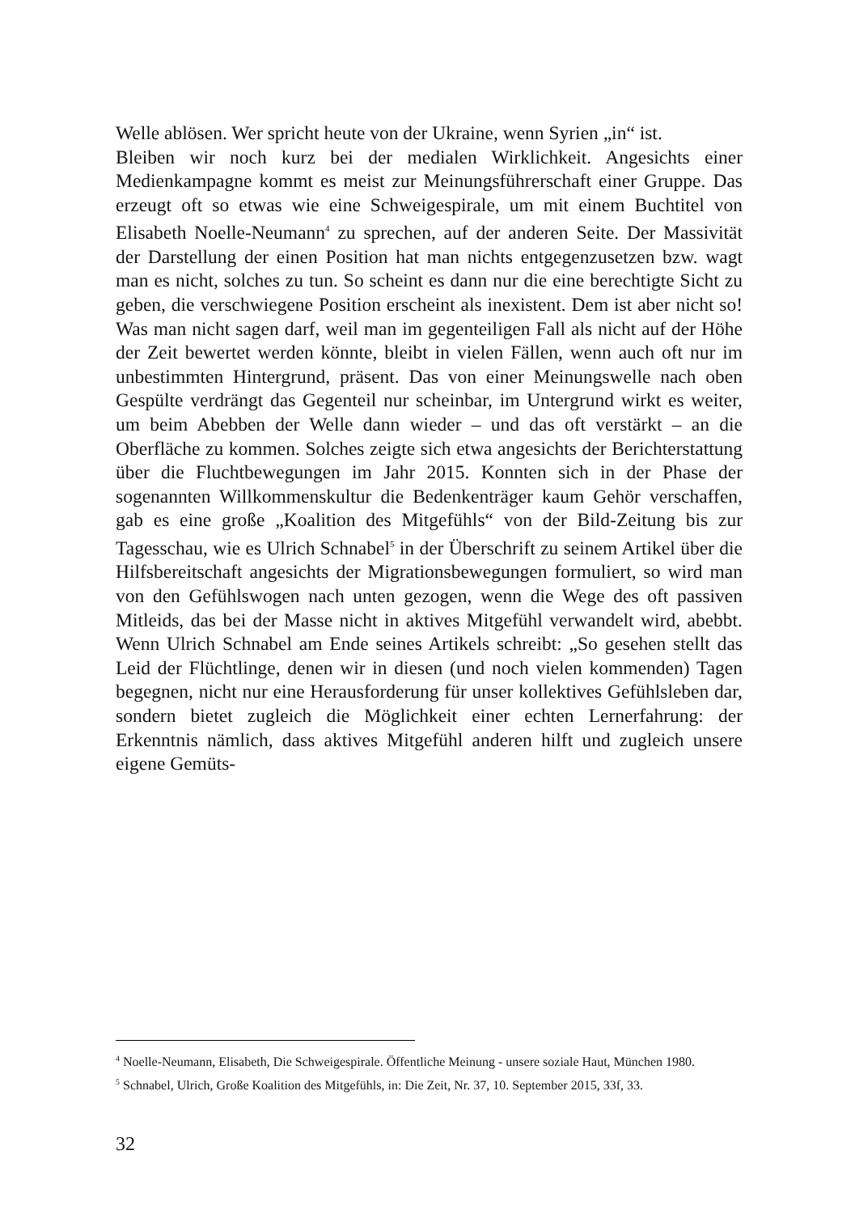Welle ablösen. Wer spricht heute von der Ukraine, wenn Syrien „in“ ist.
Bleiben wir noch kurz bei der medialen Wirklichkeit. Angesichts einer Medienkampagne kommt es meist zur Meinungsführerschaft einer Gruppe. Das erzeugt oft so etwas wie eine Schweigespirale, um mit einem Buchtitel von Elisabeth Noelle-Neumann<sup>4</sup> zu sprechen, auf der anderen Seite. Der Massivität der Darstellung der einen Position hat man nichts entgegenzusetzen bzw. wagt man es nicht, solches zu tun. So scheint es dann nur die eine berechtigte Sicht zu geben, die verschwiegene Position erscheint als inexistent. Dem ist aber nicht so! Was man nicht sagen darf, weil man im gegenteiligen Fall als nicht auf der Höhe der Zeit bewertet werden könnte, bleibt in vielen Fällen, wenn auch oft nur im unbestimmten Hintergrund, präsent. Das von einer Meinungswelle nach oben Gespülte verdrängt das Gegenteil nur scheinbar, im Untergrund wirkt es weiter, um beim Abebben der Welle dann wieder – und das oft verstärkt – an die Oberfläche zu kommen. Solches zeigte sich etwa angesichts der Berichterstattung über die Fluchtbewegungen im Jahr 2015. Konnten sich in der Phase der sogenannten Willkommenskultur die Bedenkenträger kaum Gehör verschaffen, gab es eine große „Koalition des Mitgefühls“ von der Bild-Zeitung bis zur Tagesschau, wie es Ulrich Schnabel<sup>5</sup> in der Überschrift zu seinem Artikel über die Hilfsbereitschaft angesichts der Migrationsbewegungen formuliert, so wird man von den Gefühlswogen nach unten gezogen, wenn die Wege des oft passiven Mitleids, das bei der Masse nicht in aktives Mitgefühl verwandelt wird, abebbt. Wenn Ulrich Schnabel am Ende seines Artikels schreibt: „So gesehen stellt das Leid der Flüchtlinge, denen wir in diesen (und noch vielen kommenden) Tagen begegnen, nicht nur eine Herausforderung für unser kollektives Gefühlsleben dar, sondern bietet zugleich die Möglichkeit einer echten Lernerfahrung: der Erkenntnis nämlich, dass aktives Mitgefühl anderen hilft und zugleich unsere eigene Gemüts-
<sup>4</sup> Noelle-Neumann, Elisabeth, Die Schweigespirale. Öffentliche Meinung - unsere soziale Haut, München 1980.
<sup>5</sup> Schnabel, Ulrich, Große Koalition des Mitgefühls, in: Die Zeit, Nr. 37, 10. September 2015, 33f, 33.
32